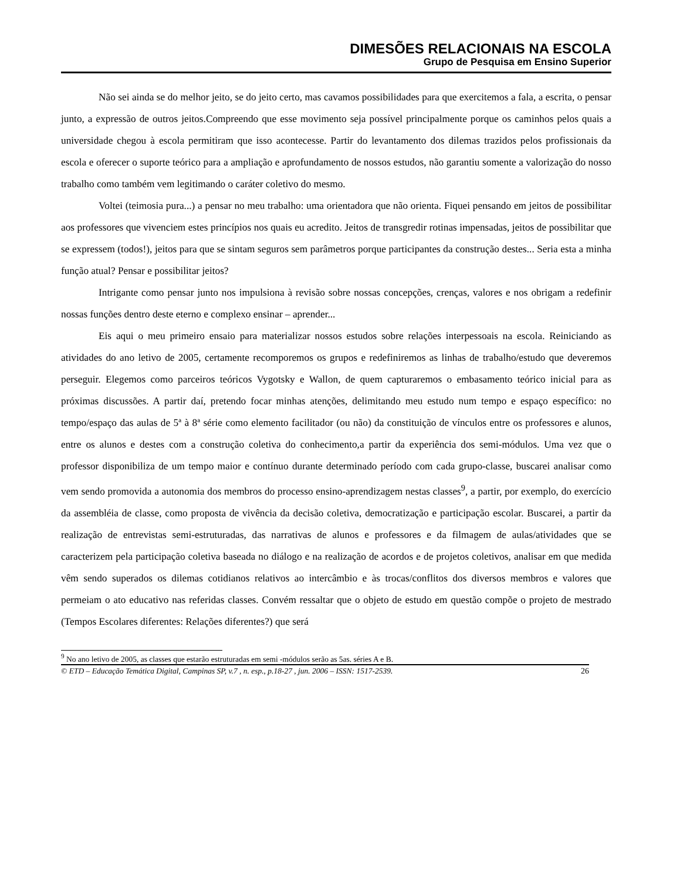DIMESÕES RELACIONAIS NA ESCOLA
Grupo de Pesquisa em Ensino Superior
Não sei ainda se do melhor jeito, se do jeito certo, mas cavamos possibilidades para que exercitemos a fala, a escrita, o pensar junto, a expressão de outros jeitos.Compreendo que esse movimento seja possível principalmente porque os caminhos pelos quais a universidade chegou à escola permitiram que isso acontecesse. Partir do levantamento dos dilemas trazidos pelos profissionais da escola e oferecer o suporte teórico para a ampliação e aprofundamento de nossos estudos, não garantiu somente a valorização do nosso trabalho como também vem legitimando o caráter coletivo do mesmo.
Voltei (teimosia pura...) a pensar no meu trabalho: uma orientadora que não orienta. Fiquei pensando em jeitos de possibilitar aos professores que vivenciem estes princípios nos quais eu acredito. Jeitos de transgredir rotinas impensadas, jeitos de possibilitar que se expressem (todos!), jeitos para que se sintam seguros sem parâmetros porque participantes da construção destes... Seria esta a minha função atual? Pensar e possibilitar jeitos?
Intrigante como pensar junto nos impulsiona à revisão sobre nossas concepções, crenças, valores e nos obrigam a redefinir nossas funções dentro deste eterno e complexo ensinar – aprender...
Eis aqui o meu primeiro ensaio para materializar nossos estudos sobre relações interpessoais na escola. Reiniciando as atividades do ano letivo de 2005, certamente recomporemos os grupos e redefiniremos as linhas de trabalho/estudo que deveremos perseguir. Elegemos como parceiros teóricos Vygotsky e Wallon, de quem capturaremos o embasamento teórico inicial para as próximas discussões. A partir daí, pretendo focar minhas atenções, delimitando meu estudo num tempo e espaço específico: no tempo/espaço das aulas de 5ª à 8ª série como elemento facilitador (ou não) da constituição de vínculos entre os professores e alunos, entre os alunos e destes com a construção coletiva do conhecimento,a partir da experiência dos semi-módulos. Uma vez que o professor disponibiliza de um tempo maior e contínuo durante determinado período com cada grupo-classe, buscarei analisar como vem sendo promovida a autonomia dos membros do processo ensino-aprendizagem nestas classes<sup>9</sup>, a partir, por exemplo, do exercício da assembléia de classe, como proposta de vivência da decisão coletiva, democratização e participação escolar. Buscarei, a partir da realização de entrevistas semi-estruturadas, das narrativas de alunos e professores e da filmagem de aulas/atividades que se caracterizem pela participação coletiva baseada no diálogo e na realização de acordos e de projetos coletivos, analisar em que medida vêm sendo superados os dilemas cotidianos relativos ao intercâmbio e às trocas/conflitos dos diversos membros e valores que permeiam o ato educativo nas referidas classes. Convém ressaltar que o objeto de estudo em questão compõe o projeto de mestrado (Tempos Escolares diferentes: Relações diferentes?) que será
<sup>9</sup> No ano letivo de 2005, as classes que estarão estruturadas em semi -módulos serão as 5as. séries A e B.
© ETD – Educação Temática Digital, Campinas SP, v.7 , n. esp., p.18-27 , jun. 2006 – ISSN: 1517-2539. 26